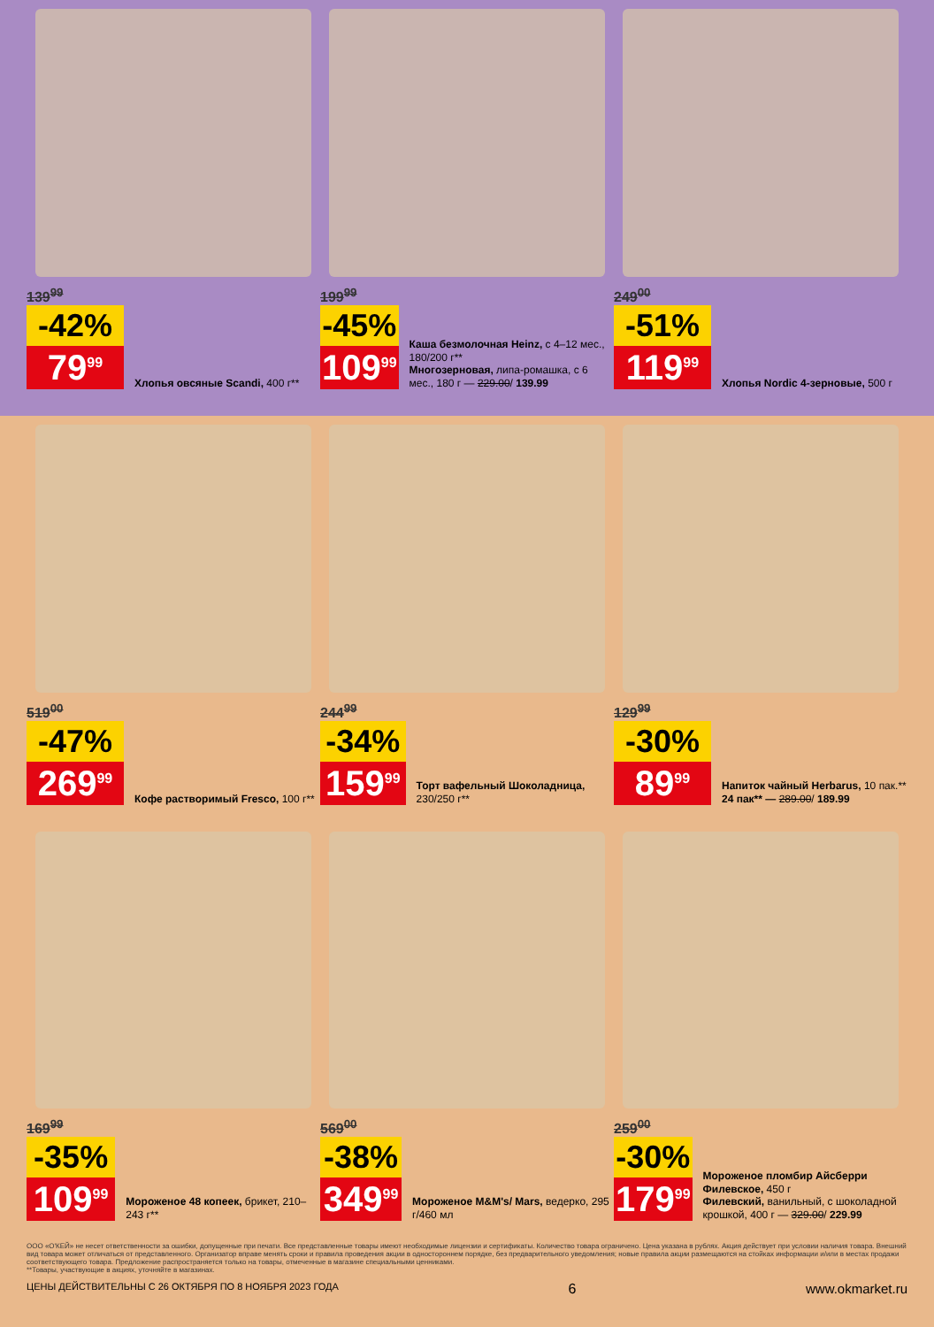139<sup>99</sup>
-42%
79<sup>99</sup>
Хлопья овсяные Scandi, 400 г**
199<sup>99</sup>
-45%
109<sup>99</sup>
Каша безмолочная Heinz, с 4–12 мес., 180/200 г**
Многозерновая, липа-ромашка, с 6 мес., 180 г — 229.00/ 139.99
249<sup>00</sup>
-51%
119<sup>99</sup>
Хлопья Nordic 4-зерновые, 500 г
519<sup>00</sup>
-47%
269<sup>99</sup>
Кофе растворимый Fresco, 100 г**
244<sup>99</sup>
-34%
159<sup>99</sup>
Торт вафельный Шоколадница, 230/250 г**
129<sup>99</sup>
-30%
89<sup>99</sup>
Напиток чайный Herbarus, 10 пак.**
24 пак** — 289.00/ 189.99
169<sup>99</sup>
-35%
109<sup>99</sup>
Мороженое 48 копеек, брикет, 210–243 г**
569<sup>00</sup>
-38%
349<sup>99</sup>
Мороженое M&M's/ Mars, ведерко, 295 г/460 мл
259<sup>00</sup>
-30%
179<sup>99</sup>
Мороженое пломбир Айсберри Филевское, 450 г
Филевский, ванильный, с шоколадной крошкой, 400 г — 329.00/ 229.99
ООО «О'КЕЙ» не несет ответственности за ошибки, допущенные при печати. Все представленные товары имеют необходимые лицензии и сертификаты. Количество товара ограничено. Цена указана в рублях. Акция действует при условии наличия товара. Внешний вид товара может отличаться от представленного. Организатор вправе менять сроки и правила проведения акции в одностороннем порядке, без предварительного уведомления; новые правила акции размещаются на стойках информации и/или в местах продажи соответствующего товара. Предложение распространяется только на товары, отмеченные в магазине специальными ценниками.
**Товары, участвующие в акциях, уточняйте в магазинах.
ЦЕНЫ ДЕЙСТВИТЕЛЬНЫ С 26 ОКТЯБРЯ ПО 8 НОЯБРЯ 2023 ГОДА 6 www.okmarket.ru